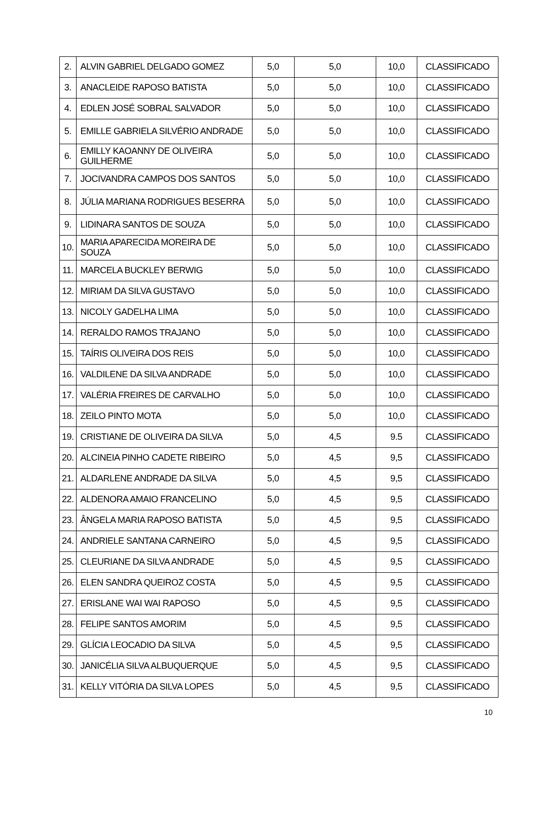| 2. | ALVIN GABRIEL DELGADO GOMEZ | 5,0 | 5,0 | 10,0 | CLASSIFICADO |
| 3. | ANACLEIDE RAPOSO BATISTA | 5,0 | 5,0 | 10,0 | CLASSIFICADO |
| 4. | EDLEN JOSÉ SOBRAL SALVADOR | 5,0 | 5,0 | 10,0 | CLASSIFICADO |
| 5. | EMILLE GABRIELA SILVÉRIO ANDRADE | 5,0 | 5,0 | 10,0 | CLASSIFICADO |
| 6. | EMILLY KAOANNY DE OLIVEIRA GUILHERME | 5,0 | 5,0 | 10,0 | CLASSIFICADO |
| 7. | JOCIVANDRA CAMPOS DOS SANTOS | 5,0 | 5,0 | 10,0 | CLASSIFICADO |
| 8. | JÚLIA MARIANA RODRIGUES BESERRA | 5,0 | 5,0 | 10,0 | CLASSIFICADO |
| 9. | LIDINARA SANTOS DE SOUZA | 5,0 | 5,0 | 10,0 | CLASSIFICADO |
| 10. | MARIA APARECIDA MOREIRA DE SOUZA | 5,0 | 5,0 | 10,0 | CLASSIFICADO |
| 11. | MARCELA BUCKLEY BERWIG | 5,0 | 5,0 | 10,0 | CLASSIFICADO |
| 12. | MIRIAM DA SILVA GUSTAVO | 5,0 | 5,0 | 10,0 | CLASSIFICADO |
| 13. | NICOLY GADELHA LIMA | 5,0 | 5,0 | 10,0 | CLASSIFICADO |
| 14. | RERALDO RAMOS TRAJANO | 5,0 | 5,0 | 10,0 | CLASSIFICADO |
| 15. | TAÍRIS OLIVEIRA DOS REIS | 5,0 | 5,0 | 10,0 | CLASSIFICADO |
| 16. | VALDILENE DA SILVA ANDRADE | 5,0 | 5,0 | 10,0 | CLASSIFICADO |
| 17. | VALÉRIA FREIRES DE CARVALHO | 5,0 | 5,0 | 10,0 | CLASSIFICADO |
| 18. | ZEILO PINTO MOTA | 5,0 | 5,0 | 10,0 | CLASSIFICADO |
| 19. | CRISTIANE DE OLIVEIRA DA SILVA | 5,0 | 4,5 | 9.5 | CLASSIFICADO |
| 20. | ALCINEIA PINHO CADETE RIBEIRO | 5,0 | 4,5 | 9,5 | CLASSIFICADO |
| 21. | ALDARLENE ANDRADE DA SILVA | 5,0 | 4,5 | 9,5 | CLASSIFICADO |
| 22. | ALDENORA AMAIO FRANCELINO | 5,0 | 4,5 | 9,5 | CLASSIFICADO |
| 23. | ÂNGELA MARIA RAPOSO BATISTA | 5,0 | 4,5 | 9,5 | CLASSIFICADO |
| 24. | ANDRIELE SANTANA CARNEIRO | 5,0 | 4,5 | 9,5 | CLASSIFICADO |
| 25. | CLEURIANE DA SILVA ANDRADE | 5,0 | 4,5 | 9,5 | CLASSIFICADO |
| 26. | ELEN SANDRA QUEIROZ COSTA | 5,0 | 4,5 | 9,5 | CLASSIFICADO |
| 27. | ERISLANE WAI WAI RAPOSO | 5,0 | 4,5 | 9,5 | CLASSIFICADO |
| 28. | FELIPE SANTOS AMORIM | 5,0 | 4,5 | 9,5 | CLASSIFICADO |
| 29. | GLÍCIA LEOCADIO DA SILVA | 5,0 | 4,5 | 9,5 | CLASSIFICADO |
| 30. | JANICÉLIA SILVA ALBUQUERQUE | 5,0 | 4,5 | 9,5 | CLASSIFICADO |
| 31. | KELLY VITÓRIA DA SILVA LOPES | 5,0 | 4,5 | 9,5 | CLASSIFICADO |
10